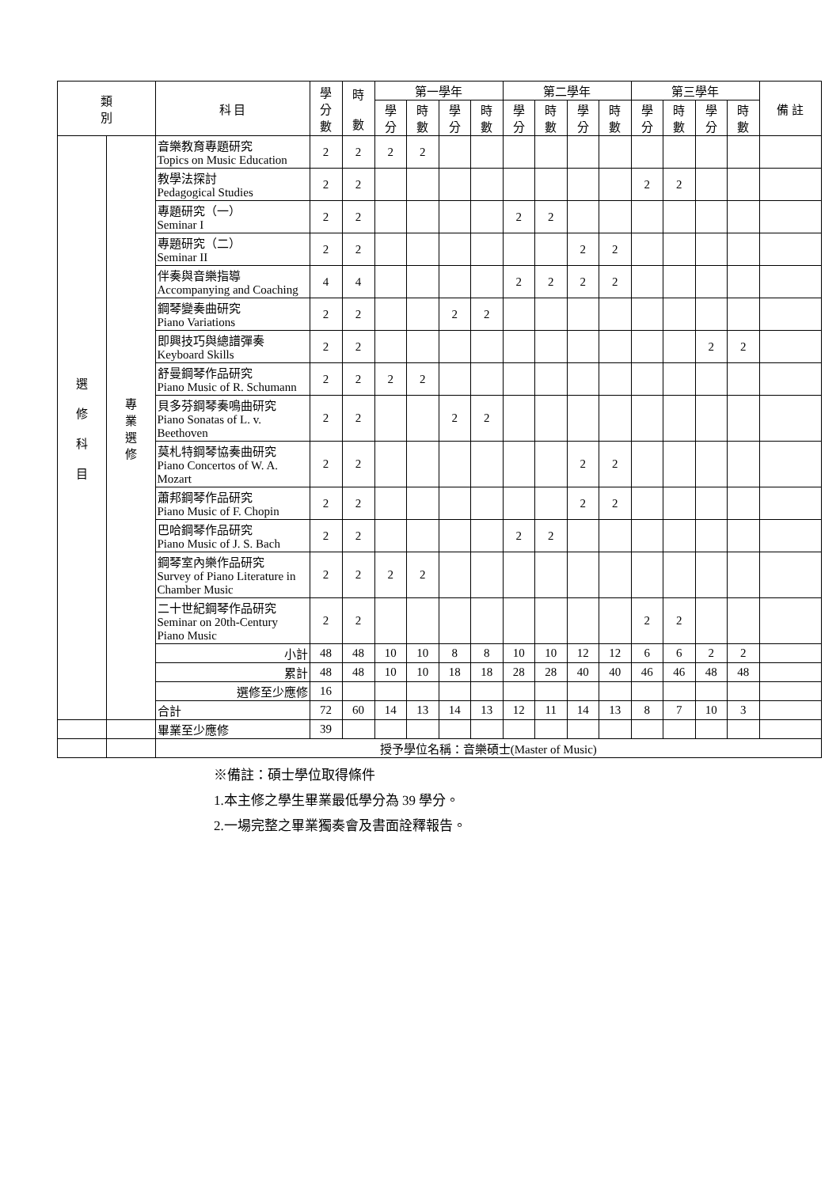| 類 別 | | 科 目 | 學 分 數 | 時 數 | 第一學年 | | | | 第二學年 | | | | 第三學年 | | | | 備 註 |
| --- | --- | --- | --- | --- | --- | --- | --- | --- | --- | --- | --- | --- | --- | --- | --- | --- | --- |
| | | | | | 學 分 | 時 數 | 學 分 | 時 數 | 學 分 | 時 數 | 學 分 | 時 數 | 學 分 | 時 數 | 學 分 | 時 數 | |
| 選 修 科 目 | 專 業 選 修 | 音樂教育專題研究 Topics on Music Education | 2 | 2 | 2 | 2 | | | | | | | | | | | |
| | | 教學法探討 Pedagogical Studies | 2 | 2 | | | | | | | | | 2 | 2 | | | |
| | | 專題研究（一） Seminar I | 2 | 2 | | | | | 2 | 2 | | | | | | | |
| | | 專題研究（二） Seminar II | 2 | 2 | | | | | | | 2 | 2 | | | | | |
| | | 伴奏與音樂指導 Accompanying and Coaching | 4 | 4 | | | | | 2 | 2 | 2 | 2 | | | | | |
| | | 鋼琴變奏曲研究 Piano Variations | 2 | 2 | | | 2 | 2 | | | | | | | | | |
| | | 即興技巧與總譜彈奏 Keyboard Skills | 2 | 2 | | | | | | | | | | | 2 | 2 | |
| | | 舒曼鋼琴作品研究 Piano Music of R. Schumann | 2 | 2 | 2 | 2 | | | | | | | | | | | |
| | | 貝多芬鋼琴奏鳴曲研究 Piano Sonatas of L. v. Beethoven | 2 | 2 | | | 2 | 2 | | | | | | | | | |
| | | 莫札特鋼琴協奏曲研究 Piano Concertos of W. A. Mozart | 2 | 2 | | | | | | | 2 | 2 | | | | | |
| | | 蕭邦鋼琴作品研究 Piano Music of F. Chopin | 2 | 2 | | | | | | | 2 | 2 | | | | | |
| | | 巴哈鋼琴作品研究 Piano Music of J. S. Bach | 2 | 2 | | | | | 2 | 2 | | | | | | | |
| | | 鋼琴室內樂作品研究 Survey of Piano Literature in Chamber Music | 2 | 2 | 2 | 2 | | | | | | | | | | | |
| | | 二十世紀鋼琴作品研究 Seminar on 20th-Century Piano Music | 2 | 2 | | | | | | | | | 2 | 2 | | | |
| | | 小計 | 48 | 48 | 10 | 10 | 8 | 8 | 10 | 10 | 12 | 12 | 6 | 6 | 2 | 2 | |
| | | 累計 | 48 | 48 | 10 | 10 | 18 | 18 | 28 | 28 | 40 | 40 | 46 | 46 | 48 | 48 | |
| | | 選修至少應修 | 16 | | | | | | | | | | | | | | |
| | | 合計 | 72 | 60 | 14 | 13 | 14 | 13 | 12 | 11 | 14 | 13 | 8 | 7 | 10 | 3 | |
| | | 畢業至少應修 | 39 | | | | | | | | | | | | | | |
| | | 授予學位名稱：音樂碩士(Master of Music) | | | | | | | | | | | | | | | |
※備註：碩士學位取得條件
1.本主修之學生畢業最低學分為 39 學分。
2.一場完整之畢業獨奏會及書面詮釋報告。